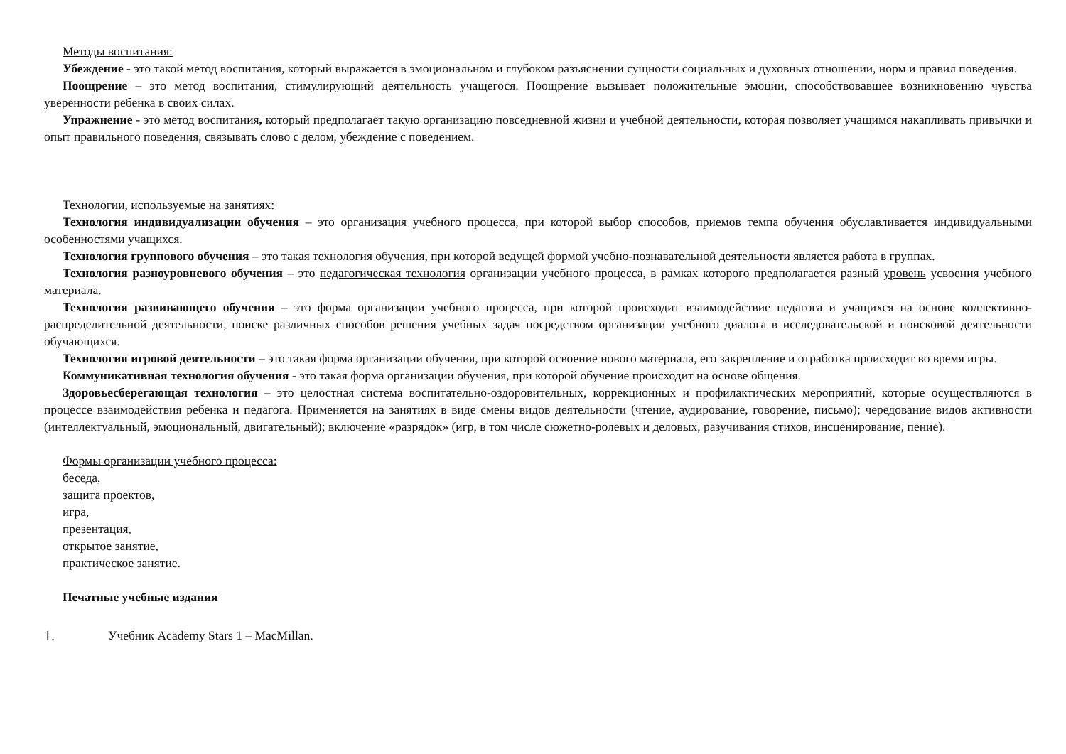Методы воспитания:
Убеждение - это такой метод воспитания, который выражается в эмоциональном и глубоком разъяснении сущности социальных и духовных отношении, норм и правил поведения.
Поощрение – это метод воспитания, стимулирующий деятельность учащегося. Поощрение вызывает положительные эмоции, способствовавшее возникновению чувства уверенности ребенка в своих силах.
Упражнение - это метод воспитания, который предполагает такую организацию повседневной жизни и учебной деятельности, которая позволяет учащимся накапливать привычки и опыт правильного поведения, связывать слово с делом, убеждение с поведением.
Технологии, используемые на занятиях:
Технология индивидуализации обучения – это организация учебного процесса, при которой выбор способов, приемов темпа обучения обуславливается индивидуальными особенностями учащихся.
Технология группового обучения – это такая технология обучения, при которой ведущей формой учебно-познавательной деятельности является работа в группах.
Технология разноуровневого обучения – это педагогическая технология организации учебного процесса, в рамках которого предполагается разный уровень усвоения учебного материала.
Технология развивающего обучения – это форма организации учебного процесса, при которой происходит взаимодействие педагога и учащихся на основе коллективно-распределительной деятельности, поиске различных способов решения учебных задач посредством организации учебного диалога в исследовательской и поисковой деятельности обучающихся.
Технология игровой деятельности – это такая форма организации обучения, при которой освоение нового материала, его закрепление и отработка происходит во время игры.
Коммуникативная технология обучения - это такая форма организации обучения, при которой обучение происходит на основе общения.
Здоровьесберегающая технология – это целостная система воспитательно-оздоровительных, коррекционных и профилактических мероприятий, которые осуществляются в процессе взаимодействия ребенка и педагога. Применяется на занятиях в виде смены видов деятельности (чтение, аудирование, говорение, письмо); чередование видов активности (интеллектуальный, эмоциональный, двигательный); включение «разрядок» (игр, в том числе сюжетно-ролевых и деловых, разучивания стихов, инсценирование, пение).
Формы организации учебного процесса:
беседа,
защита проектов,
игра,
презентация,
открытое занятие,
практическое занятие.
Печатные учебные издания
1. Учебник Academy Stars 1 – MacMillan.